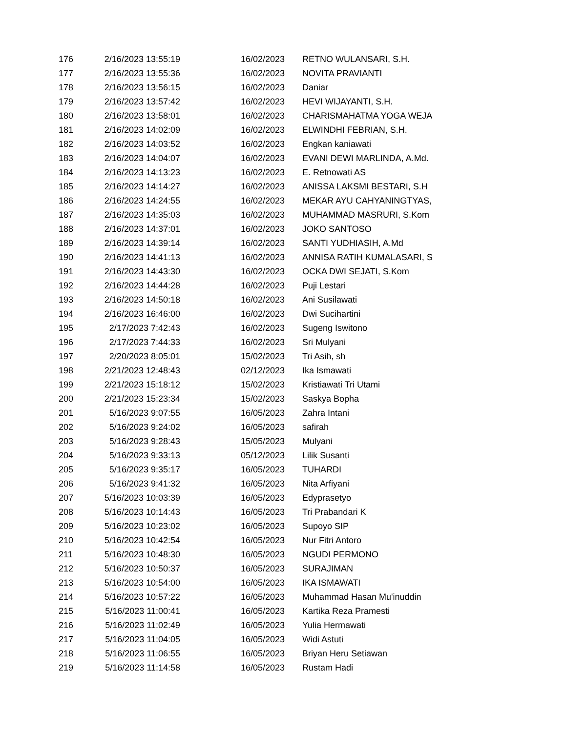| 176 | 2/16/2023 13:55:19 | 16/02/2023 | RETNO WULANSARI, S.H. |
| 177 | 2/16/2023 13:55:36 | 16/02/2023 | NOVITA PRAVIANTI |
| 178 | 2/16/2023 13:56:15 | 16/02/2023 | Daniar |
| 179 | 2/16/2023 13:57:42 | 16/02/2023 | HEVI WIJAYANTI, S.H. |
| 180 | 2/16/2023 13:58:01 | 16/02/2023 | CHARISMAHATMA YOGA WEJA |
| 181 | 2/16/2023 14:02:09 | 16/02/2023 | ELWINDHI FEBRIAN, S.H. |
| 182 | 2/16/2023 14:03:52 | 16/02/2023 | Engkan kaniawati |
| 183 | 2/16/2023 14:04:07 | 16/02/2023 | EVANI DEWI MARLINDA, A.Md. |
| 184 | 2/16/2023 14:13:23 | 16/02/2023 | E. Retnowati AS |
| 185 | 2/16/2023 14:14:27 | 16/02/2023 | ANISSA LAKSMI BESTARI, S.H |
| 186 | 2/16/2023 14:24:55 | 16/02/2023 | MEKAR AYU CAHYANINGTYAS, |
| 187 | 2/16/2023 14:35:03 | 16/02/2023 | MUHAMMAD MASRURI, S.Kom |
| 188 | 2/16/2023 14:37:01 | 16/02/2023 | JOKO SANTOSO |
| 189 | 2/16/2023 14:39:14 | 16/02/2023 | SANTI YUDHIASIH, A.Md |
| 190 | 2/16/2023 14:41:13 | 16/02/2023 | ANNISA RATIH KUMALASARI, S |
| 191 | 2/16/2023 14:43:30 | 16/02/2023 | OCKA DWI SEJATI, S.Kom |
| 192 | 2/16/2023 14:44:28 | 16/02/2023 | Puji Lestari |
| 193 | 2/16/2023 14:50:18 | 16/02/2023 | Ani Susilawati |
| 194 | 2/16/2023 16:46:00 | 16/02/2023 | Dwi Sucihartini |
| 195 | 2/17/2023 7:42:43 | 16/02/2023 | Sugeng Iswitono |
| 196 | 2/17/2023 7:44:33 | 16/02/2023 | Sri Mulyani |
| 197 | 2/20/2023 8:05:01 | 15/02/2023 | Tri Asih, sh |
| 198 | 2/21/2023 12:48:43 | 02/12/2023 | Ika Ismawati |
| 199 | 2/21/2023 15:18:12 | 15/02/2023 | Kristiawati Tri Utami |
| 200 | 2/21/2023 15:23:34 | 15/02/2023 | Saskya Bopha |
| 201 | 5/16/2023 9:07:55 | 16/05/2023 | Zahra Intani |
| 202 | 5/16/2023 9:24:02 | 16/05/2023 | safirah |
| 203 | 5/16/2023 9:28:43 | 15/05/2023 | Mulyani |
| 204 | 5/16/2023 9:33:13 | 05/12/2023 | Lilik Susanti |
| 205 | 5/16/2023 9:35:17 | 16/05/2023 | TUHARDI |
| 206 | 5/16/2023 9:41:32 | 16/05/2023 | Nita Arfiyani |
| 207 | 5/16/2023 10:03:39 | 16/05/2023 | Edyprasetyo |
| 208 | 5/16/2023 10:14:43 | 16/05/2023 | Tri Prabandari K |
| 209 | 5/16/2023 10:23:02 | 16/05/2023 | Supoyo SIP |
| 210 | 5/16/2023 10:42:54 | 16/05/2023 | Nur Fitri Antoro |
| 211 | 5/16/2023 10:48:30 | 16/05/2023 | NGUDI PERMONO |
| 212 | 5/16/2023 10:50:37 | 16/05/2023 | SURAJIMAN |
| 213 | 5/16/2023 10:54:00 | 16/05/2023 | IKA ISMAWATI |
| 214 | 5/16/2023 10:57:22 | 16/05/2023 | Muhammad Hasan Mu'inuddin |
| 215 | 5/16/2023 11:00:41 | 16/05/2023 | Kartika Reza Pramesti |
| 216 | 5/16/2023 11:02:49 | 16/05/2023 | Yulia Hermawati |
| 217 | 5/16/2023 11:04:05 | 16/05/2023 | Widi Astuti |
| 218 | 5/16/2023 11:06:55 | 16/05/2023 | Briyan Heru Setiawan |
| 219 | 5/16/2023 11:14:58 | 16/05/2023 | Rustam Hadi |